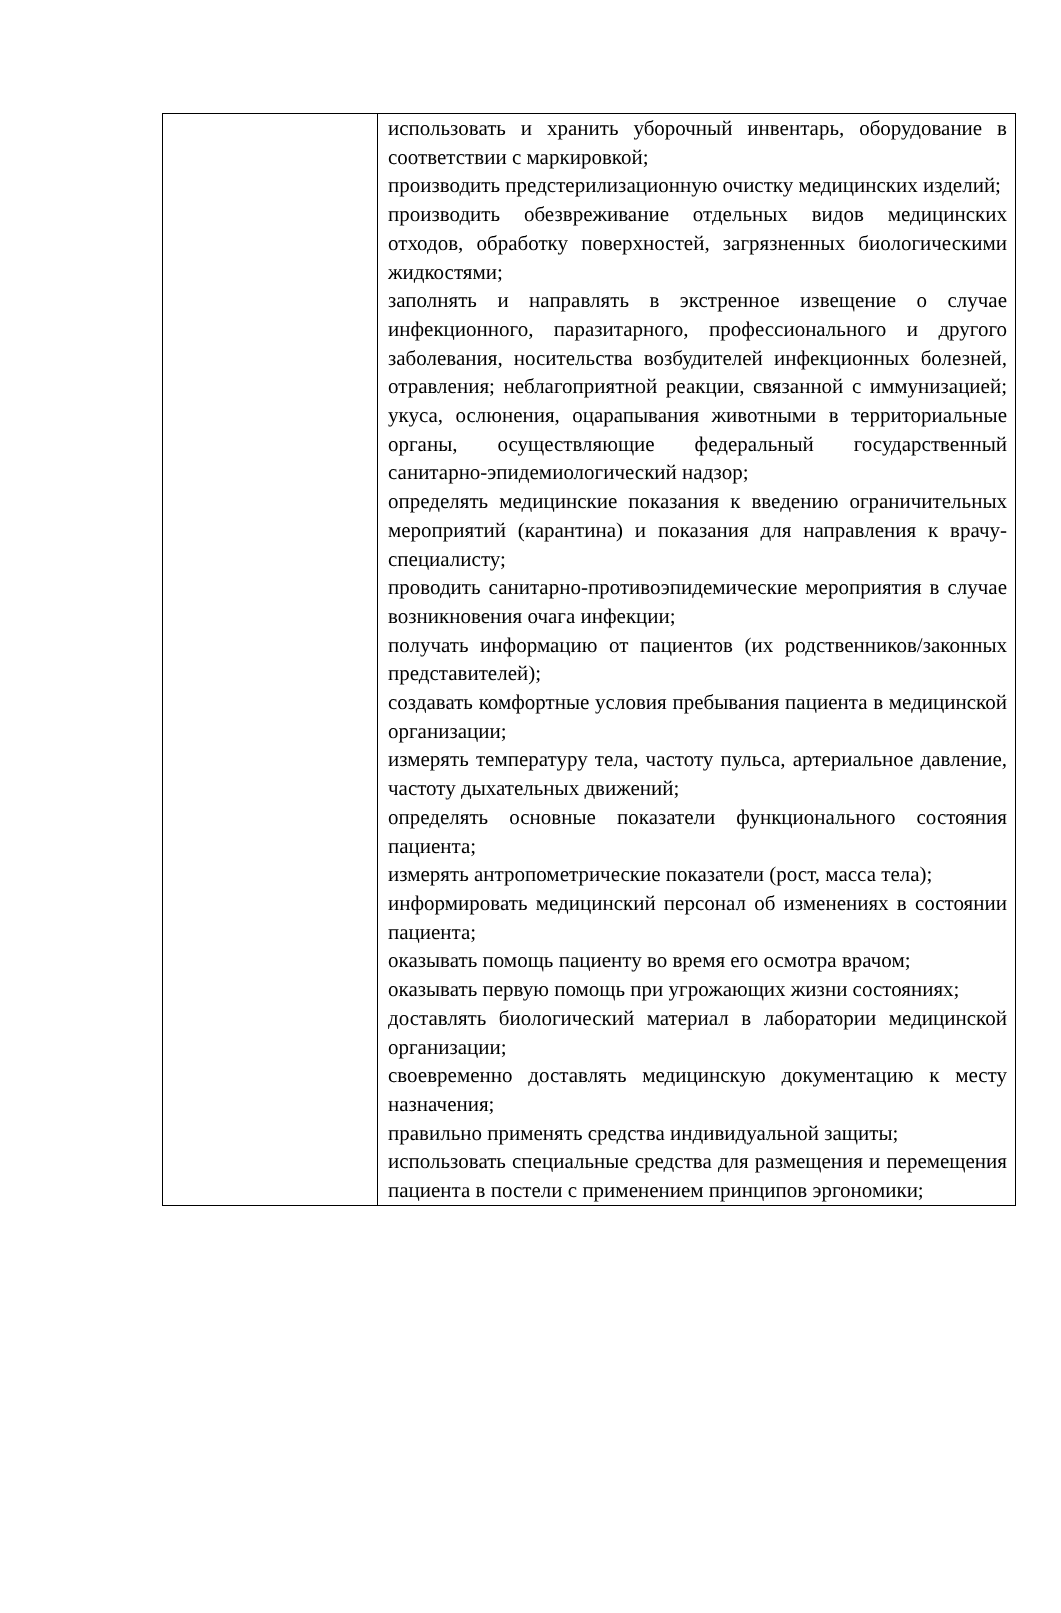| | использовать и хранить уборочный инвентарь, оборудование в соответствии с маркировкой; производить предстерилизационную очистку медицинских изделий; производить обезвреживание отдельных видов медицинских отходов, обработку поверхностей, загрязненных биологическими жидкостями; заполнять и направлять в экстренное извещение о случае инфекционного, паразитарного, профессионального и другого заболевания, носительства возбудителей инфекционных болезней, отравления; неблагоприятной реакции, связанной с иммунизацией; укуса, ослюнения, оцарапывания животными в территориальные органы, осуществляющие федеральный государственный санитарно-эпидемиологический надзор; определять медицинские показания к введению ограничительных мероприятий (карантина) и показания для направления к врачу-специалисту; проводить санитарно-противоэпидемические мероприятия в случае возникновения очага инфекции; получать информацию от пациентов (их родственников/законных представителей); создавать комфортные условия пребывания пациента в медицинской организации; измерять температуру тела, частоту пульса, артериальное давление, частоту дыхательных движений; определять основные показатели функционального состояния пациента; измерять антропометрические показатели (рост, масса тела); информировать медицинский персонал об изменениях в состоянии пациента; оказывать помощь пациенту во время его осмотра врачом; оказывать первую помощь при угрожающих жизни состояниях; доставлять биологический материал в лаборатории медицинской организации; своевременно доставлять медицинскую документацию к месту назначения; правильно применять средства индивидуальной защиты; использовать специальные средства для размещения и перемещения пациента в постели с применением принципов эргономики; |